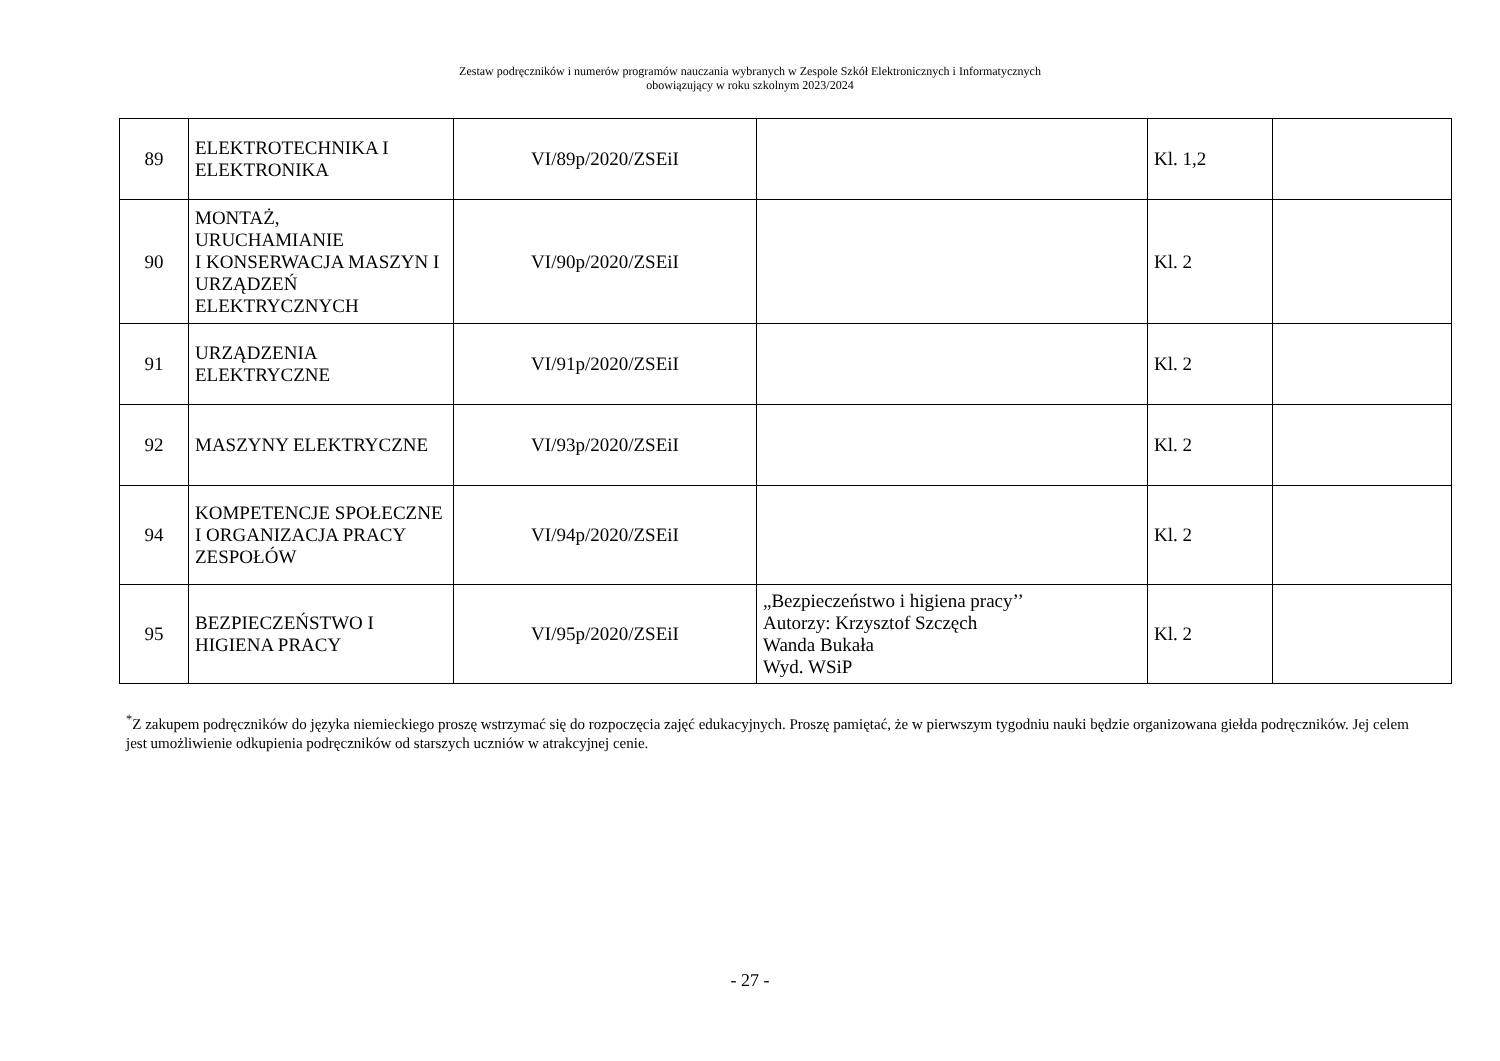Zestaw podręczników i numerów programów nauczania wybranych w Zespole Szkół Elektronicznych i Informatycznych
obowiązujący w roku szkolnym 2023/2024
| 89 | ELEKTROTECHNIKA I ELEKTRONIKA | VI/89p/2020/ZSEiI | | Kl. 1,2 | |
| 90 | MONTAŻ, URUCHAMIANIE I KONSERWACJA MASZYN I URZĄDZEŃ ELEKTRYCZNYCH | VI/90p/2020/ZSEiI | | Kl. 2 | |
| 91 | URZĄDZENIA ELEKTRYCZNE | VI/91p/2020/ZSEiI | | Kl. 2 | |
| 92 | MASZYNY ELEKTRYCZNE | VI/93p/2020/ZSEiI | | Kl. 2 | |
| 94 | KOMPETENCJE SPOŁECZNE I ORGANIZACJA PRACY ZESPOŁÓW | VI/94p/2020/ZSEiI | | Kl. 2 | |
| 95 | BEZPIECZEŃSTWO I HIGIENA PRACY | VI/95p/2020/ZSEiI | „Bezpieczeństwo i higiena pracy’’ Autorzy: Krzysztof Szczęch Wanda Bukała Wyd. WSiP | Kl. 2 | |
<sup>*</sup> Z zakupem podręczników do języka niemieckiego proszę wstrzymać się do rozpoczęcia zajęć edukacyjnych. Proszę pamiętać, że w pierwszym tygodniu nauki będzie organizowana giełda podręczników. Jej celem jest umożliwienie odkupienia podręczników od starszych uczniów w atrakcyjnej cenie.
- 27 -